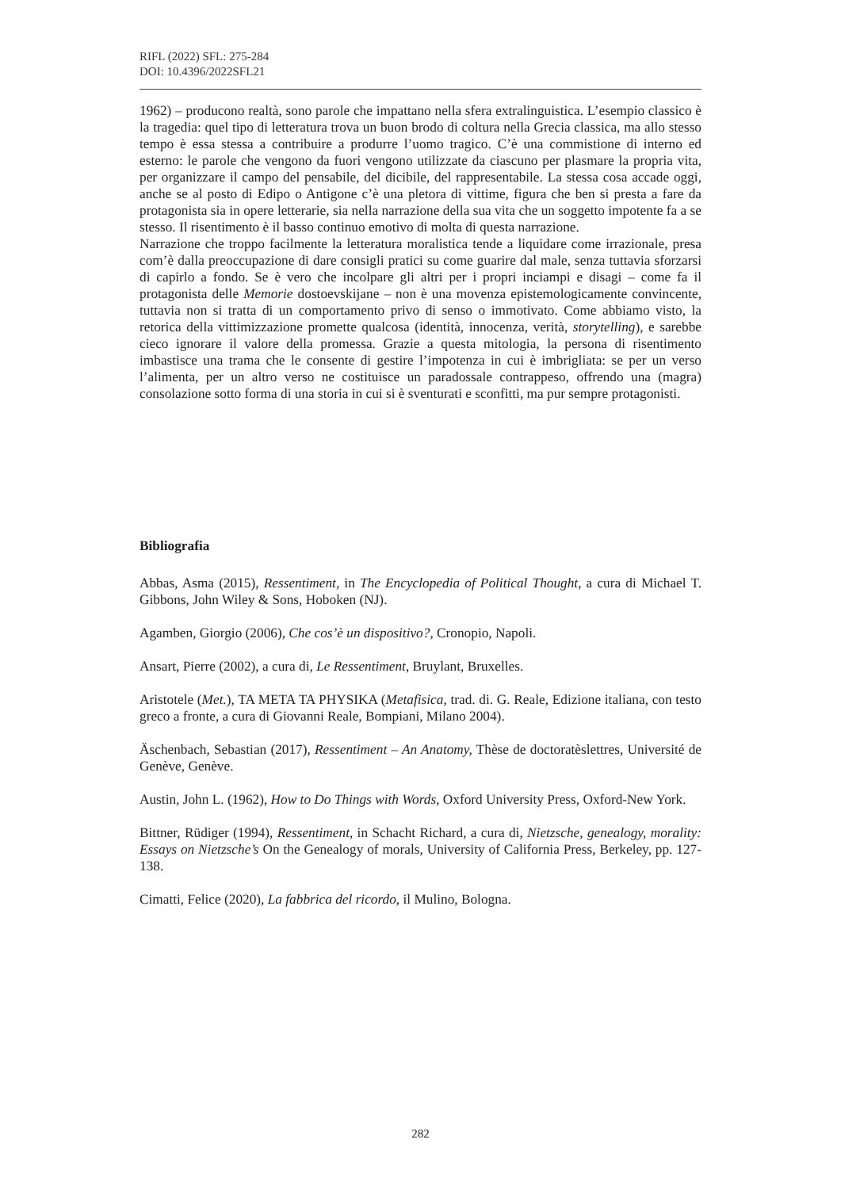RIFL (2022) SFL: 275-284
DOI: 10.4396/2022SFL21
1962) – producono realtà, sono parole che impattano nella sfera extralinguistica. L’esempio classico è la tragedia: quel tipo di letteratura trova un buon brodo di coltura nella Grecia classica, ma allo stesso tempo è essa stessa a contribuire a produrre l’uomo tragico. C’è una commistione di interno ed esterno: le parole che vengono da fuori vengono utilizzate da ciascuno per plasmare la propria vita, per organizzare il campo del pensabile, del dicibile, del rappresentabile. La stessa cosa accade oggi, anche se al posto di Edipo o Antigone c’è una pletora di vittime, figura che ben si presta a fare da protagonista sia in opere letterarie, sia nella narrazione della sua vita che un soggetto impotente fa a se stesso. Il risentimento è il basso continuo emotivo di molta di questa narrazione.
Narrazione che troppo facilmente la letteratura moralistica tende a liquidare come irrazionale, presa com’è dalla preoccupazione di dare consigli pratici su come guarire dal male, senza tuttavia sforzarsi di capirlo a fondo. Se è vero che incolpare gli altri per i propri inciampi e disagi – come fa il protagonista delle Memorie dostoevskijane – non è una movenza epistemologicamente convincente, tuttavia non si tratta di un comportamento privo di senso o immotivato. Come abbiamo visto, la retorica della vittimizzazione promette qualcosa (identità, innocenza, verità, storytelling), e sarebbe cieco ignorare il valore della promessa. Grazie a questa mitologia, la persona di risentimento imbastisce una trama che le consente di gestire l’impotenza in cui è imbrigliata: se per un verso l’alimenta, per un altro verso ne costituisce un paradossale contrappeso, offrendo una (magra) consolazione sotto forma di una storia in cui si è sventurati e sconfitti, ma pur sempre protagonisti.
Bibliografia
Abbas, Asma (2015), Ressentiment, in The Encyclopedia of Political Thought, a cura di Michael T. Gibbons, John Wiley & Sons, Hoboken (NJ).
Agamben, Giorgio (2006), Che cos’è un dispositivo?, Cronopio, Napoli.
Ansart, Pierre (2002), a cura di, Le Ressentiment, Bruylant, Bruxelles.
Aristotele (Met.), TA META TA PHYSIKA (Metafisica, trad. di. G. Reale, Edizione italiana, con testo greco a fronte, a cura di Giovanni Reale, Bompiani, Milano 2004).
Äschenbach, Sebastian (2017), Ressentiment – An Anatomy, Thèse de doctoratèslettres, Université de Genève, Genève.
Austin, John L. (1962), How to Do Things with Words, Oxford University Press, Oxford-New York.
Bittner, Rüdiger (1994), Ressentiment, in Schacht Richard, a cura di, Nietzsche, genealogy, morality: Essays on Nietzsche’s On the Genealogy of morals, University of California Press, Berkeley, pp. 127-138.
Cimatti, Felice (2020), La fabbrica del ricordo, il Mulino, Bologna.
282